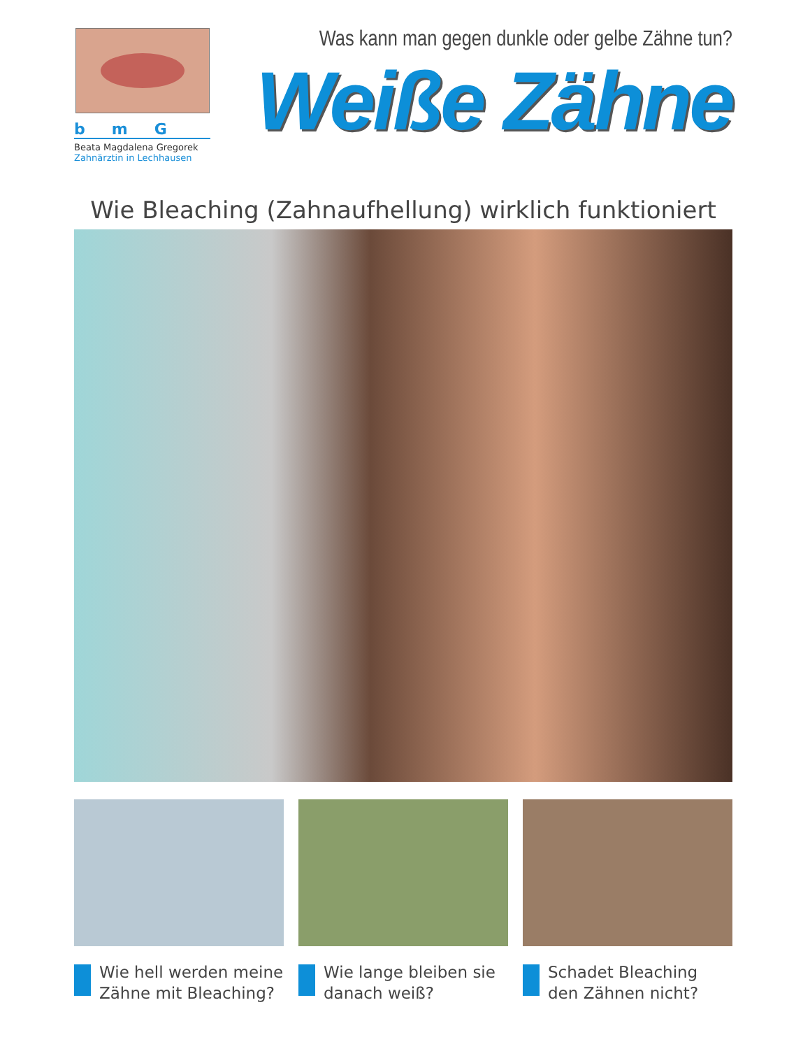bmG
Beata Magdalena Gregorek
Zahnärztin in Lechhausen
Was kann man gegen dunkle oder gelbe Zähne tun?
Weiße Zähne
Wie Bleaching (Zahnaufhellung) wirklich funktioniert
Wie hell werden meine Zähne mit Bleaching?
Wie lange bleiben sie danach weiß?
Schadet Bleaching den Zähnen nicht?